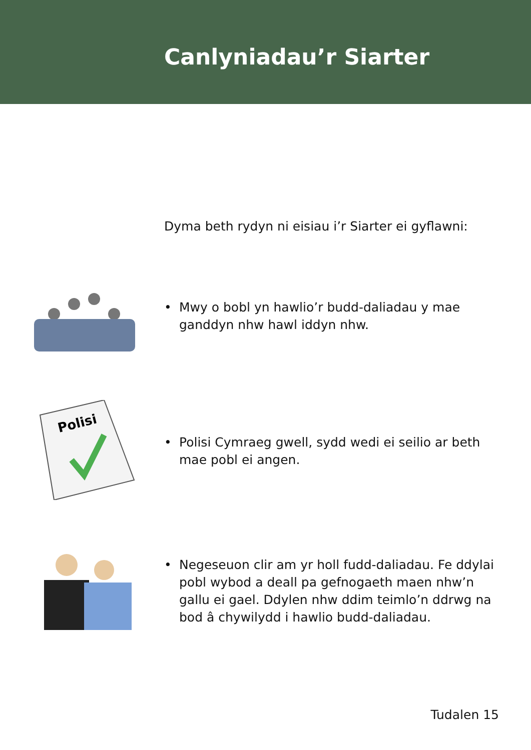Canlyniadau’r Siarter
Dyma beth rydyn ni eisiau i’r Siarter ei gyflawni:
• Mwy o bobl yn hawlio’r budd-daliadau y mae ganddyn nhw hawl iddyn nhw.
Polisi
• Polisi Cymraeg gwell, sydd wedi ei seilio ar beth mae pobl ei angen.
• Negeseuon clir am yr holl fudd-daliadau. Fe ddylai pobl wybod a deall pa gefnogaeth maen nhw’n gallu ei gael. Ddylen nhw ddim teimlo’n ddrwg na bod â chywilydd i hawlio budd-daliadau.
Tudalen 15